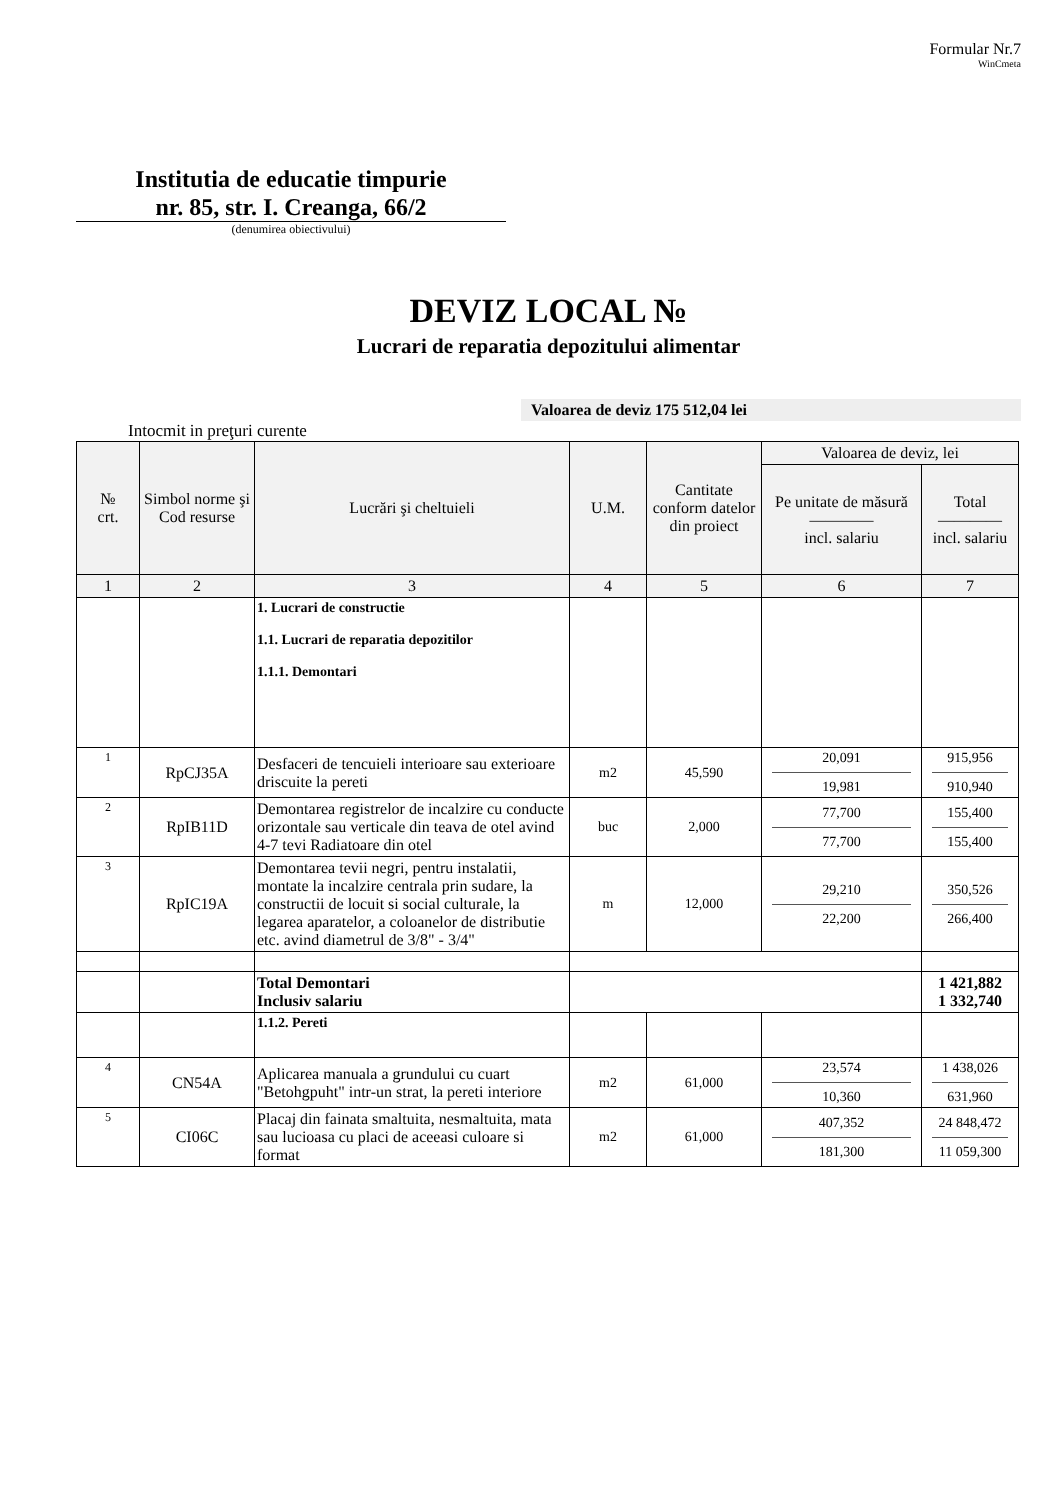Formular Nr.7
WinCmeta
Institutia de educatie timpurie
nr. 85, str. I. Creanga, 66/2
(denumirea obiectivului)
DEVIZ LOCAL №
Lucrari de reparatia depozitului alimentar
Valoarea de deviz 175 512,04 lei
Intocmit in preţuri curente
| № crt. | Simbol norme şi Cod resurse | Lucrări şi cheltuieli | U.M. | Cantitate conform datelor din proiect | Valoarea de deviz, lei | |
| --- | --- | --- | --- | --- | --- | --- |
| | | | | | Pe unitate de măsură ———— incl. salariu | Total ———— incl. salariu |
| 1 | 2 | 3 | 4 | 5 | 6 | 7 |
| | | 1. Lucrari de constructie 1.1. Lucrari de reparatia depozitilor 1.1.1. Demontari | | | | |
| 1 | RpCJ35A | Desfaceri de tencuieli interioare sau exterioare driscuite la pereti | m2 | 45,590 | 20,091 19,981 | 915,956 910,940 |
| 2 | RpIB11D | Demontarea registrelor de incalzire cu conducte orizontale sau verticale din teava de otel avind 4-7 tevi Radiatoare din otel | buc | 2,000 | 77,700 77,700 | 155,400 155,400 |
| 3 | RpIC19A | Demontarea tevii negri, pentru instalatii, montate la incalzire centrala prin sudare, la constructii de locuit si social culturale, la legarea aparatelor, a coloanelor de distributie etc. avind diametrul de 3/8" - 3/4" | m | 12,000 | 29,210 22,200 | 350,526 266,400 |
| | | Total Demontari Inclusiv salariu | | | | 1 421,882 1 332,740 |
| | | 1.1.2. Pereti | | | | |
| 4 | CN54A | Aplicarea manuala a grundului cu cuart "Betohgpuht" intr-un strat, la pereti interiore | m2 | 61,000 | 23,574 10,360 | 1 438,026 631,960 |
| 5 | CI06C | Placaj din fainata smaltuita, nesmaltuita, mata sau lucioasa cu placi de aceeasi culoare si format | m2 | 61,000 | 407,352 181,300 | 24 848,472 11 059,300 |